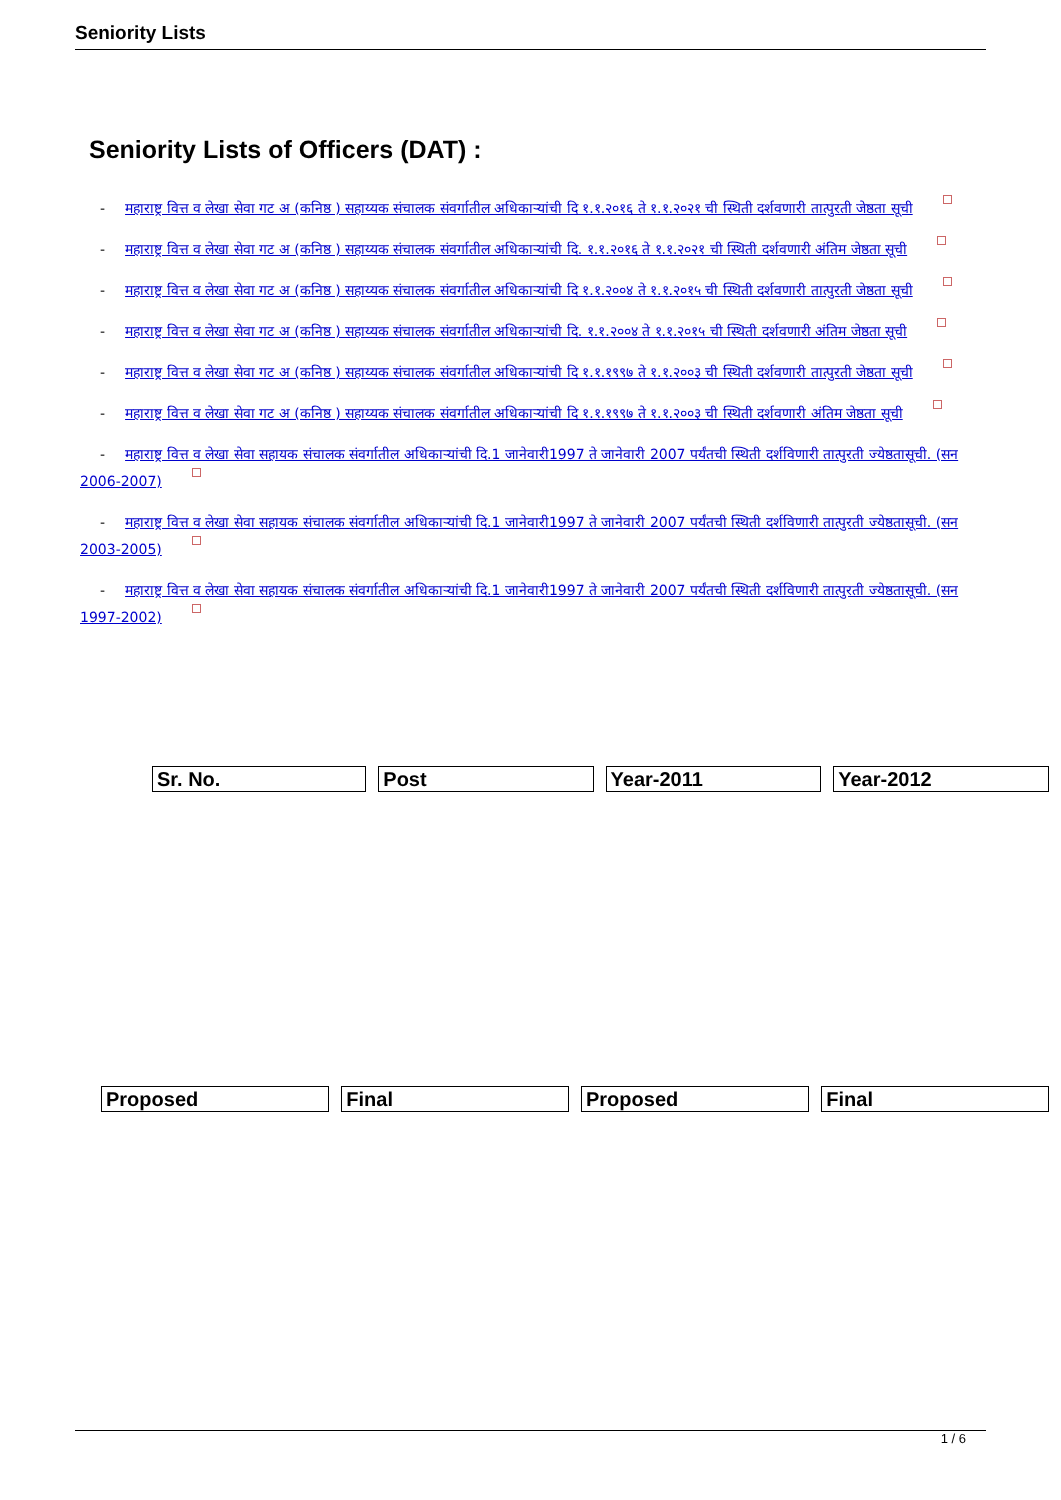Seniority Lists
Seniority Lists of Officers (DAT) :
- महाराष्ट्र वित्त व लेखा सेवा गट अ (कनिष्ठ ) सहाय्यक संचालक संवर्गातील अधिकाऱ्यांची दि १.१.२०१६ ते १.१.२०२१ ची स्थिती दर्शवणारी तात्पुरती जेष्ठता सूची
- महाराष्ट्र वित्त व लेखा सेवा गट अ (कनिष्ठ ) सहाय्यक संचालक संवर्गातील अधिकाऱ्यांची दि. १.१.२०१६ ते १.१.२०२१ ची स्थिती दर्शवणारी अंतिम जेष्ठता सूची
- महाराष्ट्र वित्त व लेखा सेवा गट अ (कनिष्ठ ) सहाय्यक संचालक संवर्गातील अधिकाऱ्यांची दि १.१.२००४ ते १.१.२०१५ ची स्थिती दर्शवणारी तात्पुरती जेष्ठता सूची
- महाराष्ट्र वित्त व लेखा सेवा गट अ (कनिष्ठ ) सहाय्यक संचालक संवर्गातील अधिकाऱ्यांची दि. १.१.२००४ ते १.१.२०१५ ची स्थिती दर्शवणारी अंतिम जेष्ठता सूची
- महाराष्ट्र वित्त व लेखा सेवा गट अ (कनिष्ठ ) सहाय्यक संचालक संवर्गातील अधिकाऱ्यांची दि १.१.१९९७ ते १.१.२००३ ची स्थिती दर्शवणारी तात्पुरती जेष्ठता सूची
- महाराष्ट्र वित्त व लेखा सेवा गट अ (कनिष्ठ ) सहाय्यक संचालक संवर्गातील अधिकाऱ्यांची दि १.१.१९९७ ते १.१.२००३ ची स्थिती दर्शवणारी अंतिम जेष्ठता सूची
- महाराष्ट्र वित्त व लेखा सेवा सहायक संचालक संवर्गातील अधिकाऱ्यांची दि.1 जानेवारी1997 ते जानेवारी 2007 पर्यंतची स्थिती दर्शविणारी तात्पुरती ज्येष्ठतासूची. (सन 2006-2007)
- महाराष्ट्र वित्त व लेखा सेवा सहायक संचालक संवर्गातील अधिकाऱ्यांची दि.1 जानेवारी1997 ते जानेवारी 2007 पर्यंतची स्थिती दर्शविणारी तात्पुरती ज्येष्ठतासूची. (सन 2003-2005)
- महाराष्ट्र वित्त व लेखा सेवा सहायक संचालक संवर्गातील अधिकाऱ्यांची दि.1 जानेवारी1997 ते जानेवारी 2007 पर्यंतची स्थिती दर्शविणारी तात्पुरती ज्येष्ठतासूची. (सन 1997-2002)
| Sr. No. | Post | Year-2011 | Year-2012 |
| Proposed | Final | Proposed | Final |
1 / 6